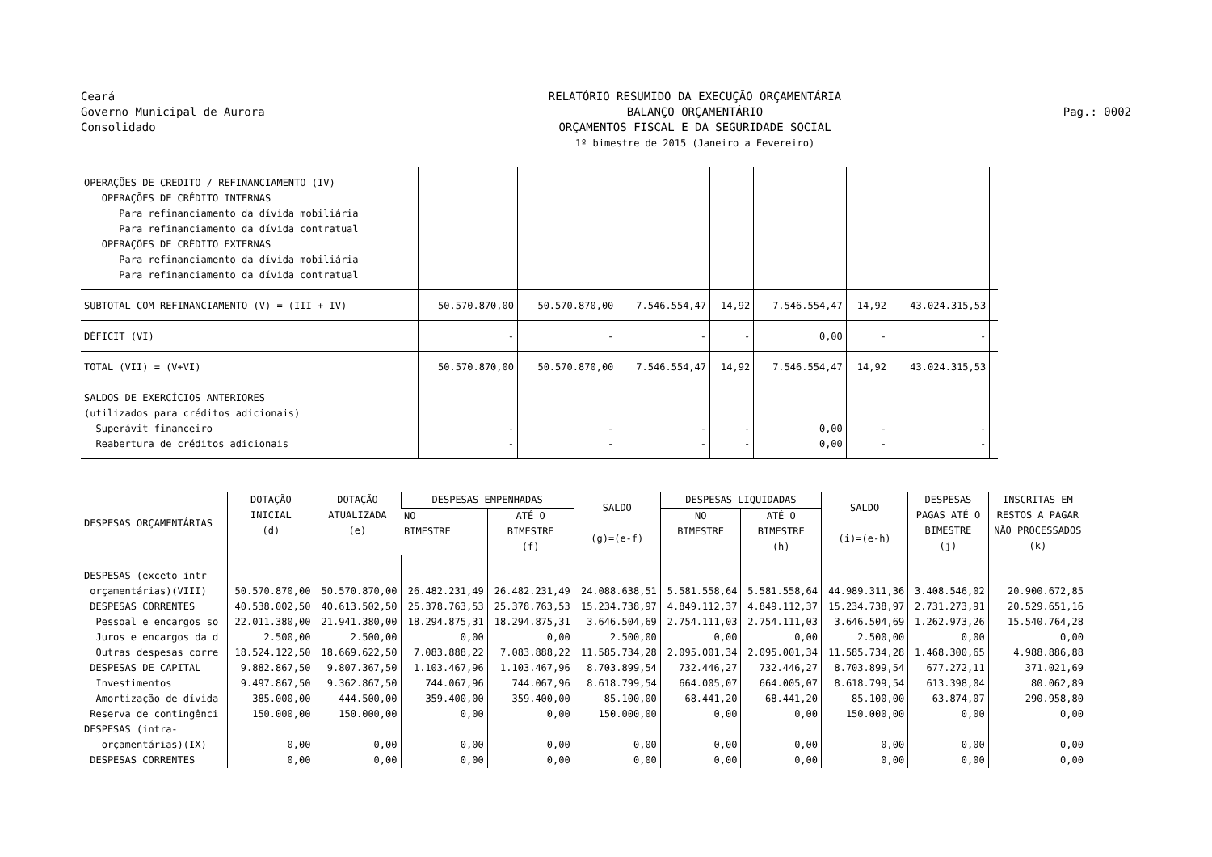Ceará
Governo Municipal de Aurora
Consolidado
RELATÓRIO RESUMIDO DA EXECUÇÃO ORÇAMENTÁRIA
BALANÇO ORÇAMENTÁRIO
ORÇAMENTOS FISCAL E DA SEGURIDADE SOCIAL
1º bimestre de 2015 (Janeiro a Fevereiro)
Pag.: 0002
| OPERAÇÕES DE CREDITO / REFINANCIAMENTO (IV) OPERAÇÕES DE CRÉDITO INTERNAS Para refinanciamento da dívida mobiliária Para refinanciamento da dívida contratual OPERAÇÕES DE CRÉDITO EXTERNAS Para refinanciamento da dívida mobiliária Para refinanciamento da dívida contratual | | | | | | | | |
| SUBTOTAL COM REFINANCIAMENTO (V) = (III + IV) | 50.570.870,00 | 50.570.870,00 | 7.546.554,47 | 14,92 | 7.546.554,47 | 14,92 | 43.024.315,53 | |
| DÉFICIT (VI) | - | - | - | - | 0,00 | - | - | |
| TOTAL (VII) = (V+VI) | 50.570.870,00 | 50.570.870,00 | 7.546.554,47 | 14,92 | 7.546.554,47 | 14,92 | 43.024.315,53 | |
| SALDOS DE EXERCÍCIOS ANTERIORES (utilizados para créditos adicionais) Superávit financeiro Reabertura de créditos adicionais | - - | - - | - - | - - | 0,00 0,00 | - - | - - | |
| DESPESAS ORÇAMENTÁRIAS | DOTAÇÃO INICIAL (d) | DOTAÇÃO ATUALIZADA (e) | DESPESAS EMPENHADAS | | SALDO (g)=(e-f) | DESPESAS LIQUIDADAS | | SALDO (i)=(e-h) | DESPESAS PAGAS ATÉ O BIMESTRE (j) | INSCRITAS EM RESTOS A PAGAR NÃO PROCESSADOS (k) |
| --- | --- | --- | --- | --- | --- | --- | --- | --- | --- | --- |
| | | | NO BIMESTRE | ATÉ O BIMESTRE (f) | | NO BIMESTRE | ATÉ O BIMESTRE (h) | | | |
| DESPESAS (exceto intr | | | | | | | | | | |
| orçamentárias)(VIII) | 50.570.870,00 | 50.570.870,00 | 26.482.231,49 | 26.482.231,49 | 24.088.638,51 | 5.581.558,64 | 5.581.558,64 | 44.989.311,36 | 3.408.546,02 | 20.900.672,85 |
| DESPESAS CORRENTES | 40.538.002,50 | 40.613.502,50 | 25.378.763,53 | 25.378.763,53 | 15.234.738,97 | 4.849.112,37 | 4.849.112,37 | 15.234.738,97 | 2.731.273,91 | 20.529.651,16 |
| Pessoal e encargos so | 22.011.380,00 | 21.941.380,00 | 18.294.875,31 | 18.294.875,31 | 3.646.504,69 | 2.754.111,03 | 2.754.111,03 | 3.646.504,69 | 1.262.973,26 | 15.540.764,28 |
| Juros e encargos da d | 2.500,00 | 2.500,00 | 0,00 | 0,00 | 2.500,00 | 0,00 | 0,00 | 2.500,00 | 0,00 | 0,00 |
| Outras despesas corre | 18.524.122,50 | 18.669.622,50 | 7.083.888,22 | 7.083.888,22 | 11.585.734,28 | 2.095.001,34 | 2.095.001,34 | 11.585.734,28 | 1.468.300,65 | 4.988.886,88 |
| DESPESAS DE CAPITAL | 9.882.867,50 | 9.807.367,50 | 1.103.467,96 | 1.103.467,96 | 8.703.899,54 | 732.446,27 | 732.446,27 | 8.703.899,54 | 677.272,11 | 371.021,69 |
| Investimentos | 9.497.867,50 | 9.362.867,50 | 744.067,96 | 744.067,96 | 8.618.799,54 | 664.005,07 | 664.005,07 | 8.618.799,54 | 613.398,04 | 80.062,89 |
| Amortização de dívida | 385.000,00 | 444.500,00 | 359.400,00 | 359.400,00 | 85.100,00 | 68.441,20 | 68.441,20 | 85.100,00 | 63.874,07 | 290.958,80 |
| Reserva de contingênci | 150.000,00 | 150.000,00 | 0,00 | 0,00 | 150.000,00 | 0,00 | 0,00 | 150.000,00 | 0,00 | 0,00 |
| DESPESAS (intra- | | | | | | | | | | |
| orçamentárias)(IX) | 0,00 | 0,00 | 0,00 | 0,00 | 0,00 | 0,00 | 0,00 | 0,00 | 0,00 | 0,00 |
| DESPESAS CORRENTES | 0,00 | 0,00 | 0,00 | 0,00 | 0,00 | 0,00 | 0,00 | 0,00 | 0,00 | 0,00 |